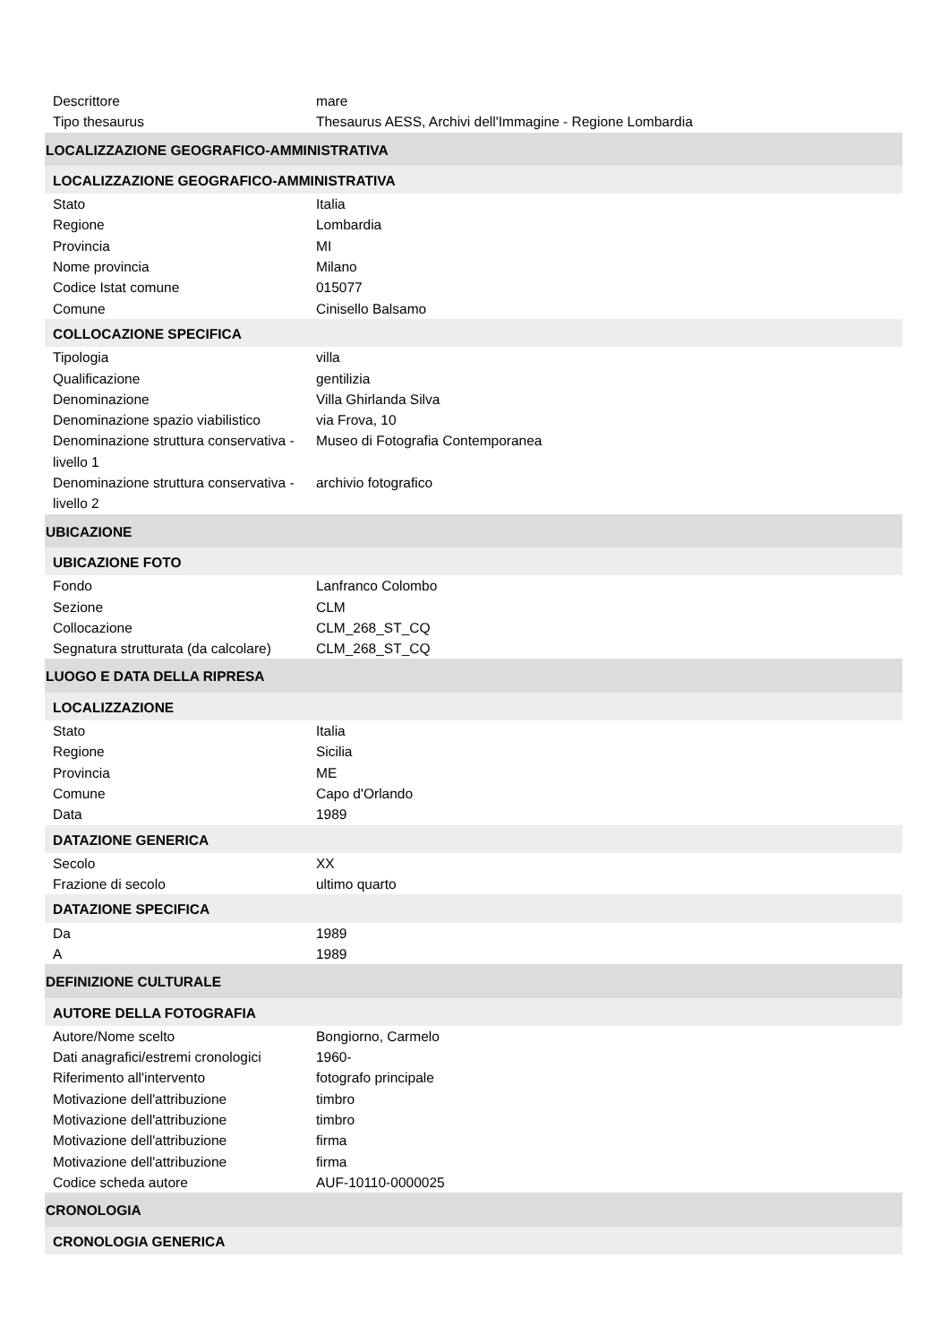| Descrittore | mare |
| Tipo thesaurus | Thesaurus AESS, Archivi dell'Immagine - Regione Lombardia |
| LOCALIZZAZIONE GEOGRAFICO-AMMINISTRATIVA | |
| LOCALIZZAZIONE GEOGRAFICO-AMMINISTRATIVA | |
| Stato | Italia |
| Regione | Lombardia |
| Provincia | MI |
| Nome provincia | Milano |
| Codice Istat comune | 015077 |
| Comune | Cinisello Balsamo |
| COLLOCAZIONE SPECIFICA | |
| Tipologia | villa |
| Qualificazione | gentilizia |
| Denominazione | Villa Ghirlanda Silva |
| Denominazione spazio viabilistico | via Frova, 10 |
| Denominazione struttura conservativa - livello 1 | Museo di Fotografia Contemporanea |
| Denominazione struttura conservativa - livello 2 | archivio fotografico |
| UBICAZIONE | |
| UBICAZIONE FOTO | |
| Fondo | Lanfranco Colombo |
| Sezione | CLM |
| Collocazione | CLM_268_ST_CQ |
| Segnatura strutturata (da calcolare) | CLM_268_ST_CQ |
| LUOGO E DATA DELLA RIPRESA | |
| LOCALIZZAZIONE | |
| Stato | Italia |
| Regione | Sicilia |
| Provincia | ME |
| Comune | Capo d'Orlando |
| Data | 1989 |
| DATAZIONE GENERICA | |
| Secolo | XX |
| Frazione di secolo | ultimo quarto |
| DATAZIONE SPECIFICA | |
| Da | 1989 |
| A | 1989 |
| DEFINIZIONE CULTURALE | |
| AUTORE DELLA FOTOGRAFIA | |
| Autore/Nome scelto | Bongiorno, Carmelo |
| Dati anagrafici/estremi cronologici | 1960- |
| Riferimento all'intervento | fotografo principale |
| Motivazione dell'attribuzione | timbro |
| Motivazione dell'attribuzione | timbro |
| Motivazione dell'attribuzione | firma |
| Motivazione dell'attribuzione | firma |
| Codice scheda autore | AUF-10110-0000025 |
| CRONOLOGIA | |
| CRONOLOGIA GENERICA | |